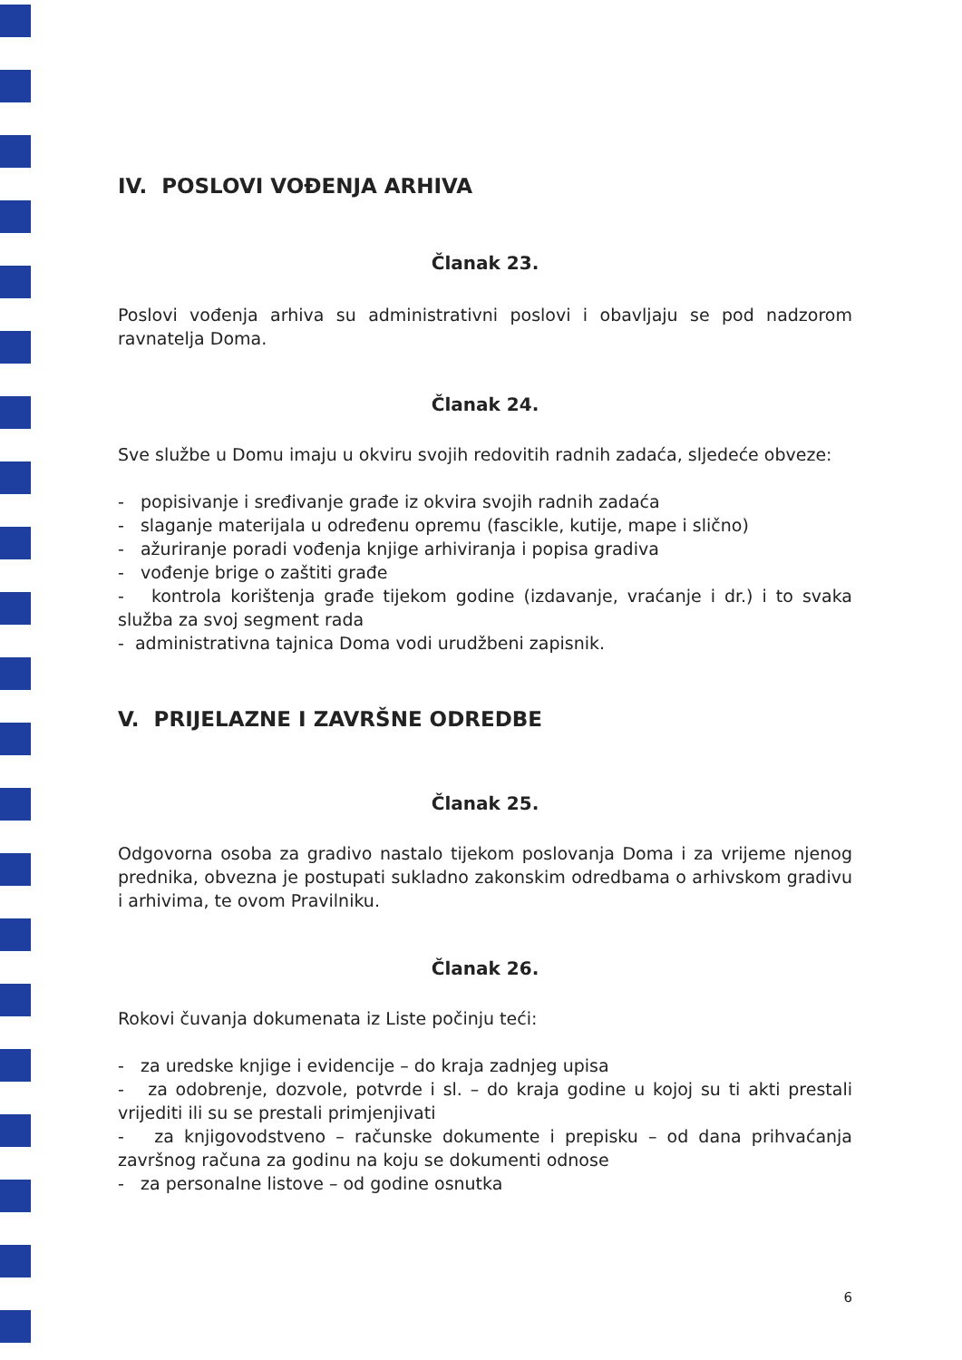IV. POSLOVI VOĐENJA ARHIVA
Članak 23.
Poslovi vođenja arhiva su administrativni poslovi i obavljaju se pod nadzorom ravnatelja Doma.
Članak 24.
Sve službe u Domu imaju u okviru svojih redovitih radnih zadaća, sljedeće obveze:
- popisivanje i sređivanje građe iz okvira svojih radnih zadaća
- slaganje materijala u određenu opremu (fascikle, kutije, mape i slično)
- ažuriranje poradi vođenja knjige arhiviranja i popisa gradiva
- vođenje brige o zaštiti građe
- kontrola korištenja građe tijekom godine (izdavanje, vraćanje i dr.) i to svaka služba za svoj segment rada
- administrativna tajnica Doma vodi urudžbeni zapisnik.
V. PRIJELAZNE I ZAVRŠNE ODREDBE
Članak 25.
Odgovorna osoba za gradivo nastalo tijekom poslovanja Doma i za vrijeme njenog prednika, obvezna je postupati sukladno zakonskim odredbama o arhivskom gradivu i arhivima, te ovom Pravilniku.
Članak 26.
Rokovi čuvanja dokumenata iz Liste počinju teći:
- za uredske knjige i evidencije – do kraja zadnjeg upisa
- za odobrenje, dozvole, potvrde i sl. – do kraja godine u kojoj su ti akti prestali vrijediti ili su se prestali primjenjivati
- za knjigovodstveno – računske dokumente i prepisku – od dana prihvaćanja završnog računa za godinu na koju se dokumenti odnose
- za personalne listove – od godine osnutka
6